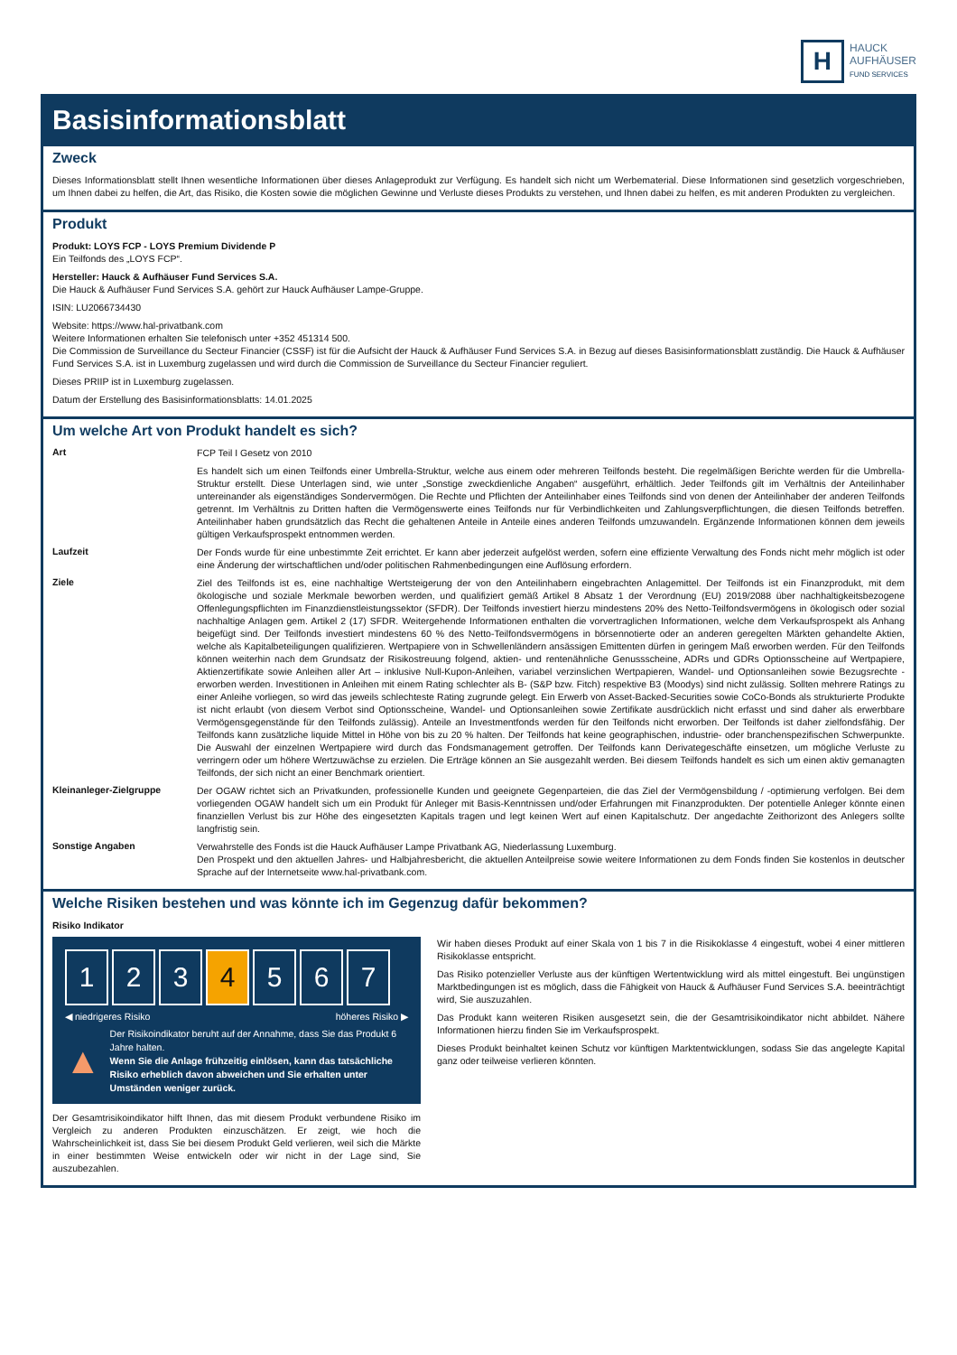H
HAUCK
AUFHÄUSER
FUND SERVICES
Basisinformationsblatt
Zweck
Dieses Informationsblatt stellt Ihnen wesentliche Informationen über dieses Anlageprodukt zur Verfügung. Es handelt sich nicht um Werbematerial. Diese Informationen sind gesetzlich vorgeschrieben, um Ihnen dabei zu helfen, die Art, das Risiko, die Kosten sowie die möglichen Gewinne und Verluste dieses Produkts zu verstehen, und Ihnen dabei zu helfen, es mit anderen Produkten zu vergleichen.
Produkt
Produkt: LOYS FCP - LOYS Premium Dividende P
Ein Teilfonds des „LOYS FCP“.
Hersteller: Hauck & Aufhäuser Fund Services S.A.
Die Hauck & Aufhäuser Fund Services S.A. gehört zur Hauck Aufhäuser Lampe-Gruppe.
ISIN: LU2066734430
Website: https://www.hal-privatbank.com
Weitere Informationen erhalten Sie telefonisch unter +352 451314 500.
Die Commission de Surveillance du Secteur Financier (CSSF) ist für die Aufsicht der Hauck & Aufhäuser Fund Services S.A. in Bezug auf dieses Basisinformationsblatt zuständig. Die Hauck & Aufhäuser Fund Services S.A. ist in Luxemburg zugelassen und wird durch die Commission de Surveillance du Secteur Financier reguliert.
Dieses PRIIP ist in Luxemburg zugelassen.
Datum der Erstellung des Basisinformationsblatts: 14.01.2025
Um welche Art von Produkt handelt es sich?
Art
FCP Teil I Gesetz von 2010
Es handelt sich um einen Teilfonds einer Umbrella-Struktur, welche aus einem oder mehreren Teilfonds besteht. Die regelmäßigen Berichte werden für die Umbrella-Struktur erstellt. Diese Unterlagen sind, wie unter „Sonstige zweckdienliche Angaben“ ausgeführt, erhältlich. Jeder Teilfonds gilt im Verhältnis der Anteilinhaber untereinander als eigenständiges Sondervermögen. Die Rechte und Pflichten der Anteilinhaber eines Teilfonds sind von denen der Anteilinhaber der anderen Teilfonds getrennt. Im Verhältnis zu Dritten haften die Vermögenswerte eines Teilfonds nur für Verbindlichkeiten und Zahlungsverpflichtungen, die diesen Teilfonds betreffen. Anteilinhaber haben grundsätzlich das Recht die gehaltenen Anteile in Anteile eines anderen Teilfonds umzuwandeln. Ergänzende Informationen können dem jeweils gültigen Verkaufsprospekt entnommen werden.
Laufzeit
Der Fonds wurde für eine unbestimmte Zeit errichtet. Er kann aber jederzeit aufgelöst werden, sofern eine effiziente Verwaltung des Fonds nicht mehr möglich ist oder eine Änderung der wirtschaftlichen und/oder politischen Rahmenbedingungen eine Auflösung erfordern.
Ziele
Ziel des Teilfonds ist es, eine nachhaltige Wertsteigerung der von den Anteilinhabern eingebrachten Anlagemittel. Der Teilfonds ist ein Finanzprodukt, mit dem ökologische und soziale Merkmale beworben werden, und qualifiziert gemäß Artikel 8 Absatz 1 der Verordnung (EU) 2019/2088 über nachhaltigkeitsbezogene Offenlegungspflichten im Finanzdienstleistungssektor (SFDR). Der Teilfonds investiert hierzu mindestens 20% des Netto-Teilfondsvermögens in ökologisch oder sozial nachhaltige Anlagen gem. Artikel 2 (17) SFDR. Weitergehende Informationen enthalten die vorvertraglichen Informationen, welche dem Verkaufsprospekt als Anhang beigefügt sind. Der Teilfonds investiert mindestens 60 % des Netto-Teilfondsvermögens in börsennotierte oder an anderen geregelten Märkten gehandelte Aktien, welche als Kapitalbeteiligungen qualifizieren. Wertpapiere von in Schwellenländern ansässigen Emittenten dürfen in geringem Maß erworben werden. Für den Teilfonds können weiterhin nach dem Grundsatz der Risikostreuung folgend, aktien- und rentenähnliche Genussscheine, ADRs und GDRs Optionsscheine auf Wertpapiere, Aktienzertifikate sowie Anleihen aller Art – inklusive Null-Kupon-Anleihen, variabel verzinslichen Wertpapieren, Wandel- und Optionsanleihen sowie Bezugsrechte - erworben werden. Investitionen in Anleihen mit einem Rating schlechter als B- (S&P bzw. Fitch) respektive B3 (Moodys) sind nicht zulässig. Sollten mehrere Ratings zu einer Anleihe vorliegen, so wird das jeweils schlechteste Rating zugrunde gelegt. Ein Erwerb von Asset-Backed-Securities sowie CoCo-Bonds als strukturierte Produkte ist nicht erlaubt (von diesem Verbot sind Optionsscheine, Wandel- und Optionsanleihen sowie Zertifikate ausdrücklich nicht erfasst und sind daher als erwerbbare Vermögensgegenstände für den Teilfonds zulässig). Anteile an Investmentfonds werden für den Teilfonds nicht erworben. Der Teilfonds ist daher zielfondsfähig. Der Teilfonds kann zusätzliche liquide Mittel in Höhe von bis zu 20 % halten. Der Teilfonds hat keine geographischen, industrie- oder branchenspezifischen Schwerpunkte. Die Auswahl der einzelnen Wertpapiere wird durch das Fondsmanagement getroffen. Der Teilfonds kann Derivategeschäfte einsetzen, um mögliche Verluste zu verringern oder um höhere Wertzuwächse zu erzielen. Die Erträge können an Sie ausgezahlt werden. Bei diesem Teilfonds handelt es sich um einen aktiv gemanagten Teilfonds, der sich nicht an einer Benchmark orientiert.
Kleinanleger-Zielgruppe
Der OGAW richtet sich an Privatkunden, professionelle Kunden und geeignete Gegenparteien, die das Ziel der Vermögensbildung / -optimierung verfolgen. Bei dem vorliegenden OGAW handelt sich um ein Produkt für Anleger mit Basis-Kenntnissen und/oder Erfahrungen mit Finanzprodukten. Der potentielle Anleger könnte einen finanziellen Verlust bis zur Höhe des eingesetzten Kapitals tragen und legt keinen Wert auf einen Kapitalschutz. Der angedachte Zeithorizont des Anlegers sollte langfristig sein.
Sonstige Angaben
Verwahrstelle des Fonds ist die Hauck Aufhäuser Lampe Privatbank AG, Niederlassung Luxemburg.
Den Prospekt und den aktuellen Jahres- und Halbjahresbericht, die aktuellen Anteilpreise sowie weitere Informationen zu dem Fonds finden Sie kostenlos in deutscher Sprache auf der Internetseite www.hal-privatbank.com.
Welche Risiken bestehen und was könnte ich im Gegenzug dafür bekommen?
Risiko Indikator
1 2 3 4 5 6 7
◀ niedrigeres Risiko höheres Risiko ▶
▲
Der Risikoindikator beruht auf der Annahme, dass Sie das Produkt 6 Jahre halten.
Wenn Sie die Anlage frühzeitig einlösen, kann das tatsächliche Risiko erheblich davon abweichen und Sie erhalten unter Umständen weniger zurück.
Der Gesamtrisikoindikator hilft Ihnen, das mit diesem Produkt verbundene Risiko im Vergleich zu anderen Produkten einzuschätzen. Er zeigt, wie hoch die Wahrscheinlichkeit ist, dass Sie bei diesem Produkt Geld verlieren, weil sich die Märkte in einer bestimmten Weise entwickeln oder wir nicht in der Lage sind, Sie auszubezahlen.
Wir haben dieses Produkt auf einer Skala von 1 bis 7 in die Risikoklasse 4 eingestuft, wobei 4 einer mittleren Risikoklasse entspricht.
Das Risiko potenzieller Verluste aus der künftigen Wertentwicklung wird als mittel eingestuft. Bei ungünstigen Marktbedingungen ist es möglich, dass die Fähigkeit von Hauck & Aufhäuser Fund Services S.A. beeinträchtigt wird, Sie auszuzahlen.
Das Produkt kann weiteren Risiken ausgesetzt sein, die der Gesamtrisikoindikator nicht abbildet. Nähere Informationen hierzu finden Sie im Verkaufsprospekt.
Dieses Produkt beinhaltet keinen Schutz vor künftigen Marktentwicklungen, sodass Sie das angelegte Kapital ganz oder teilweise verlieren könnten.